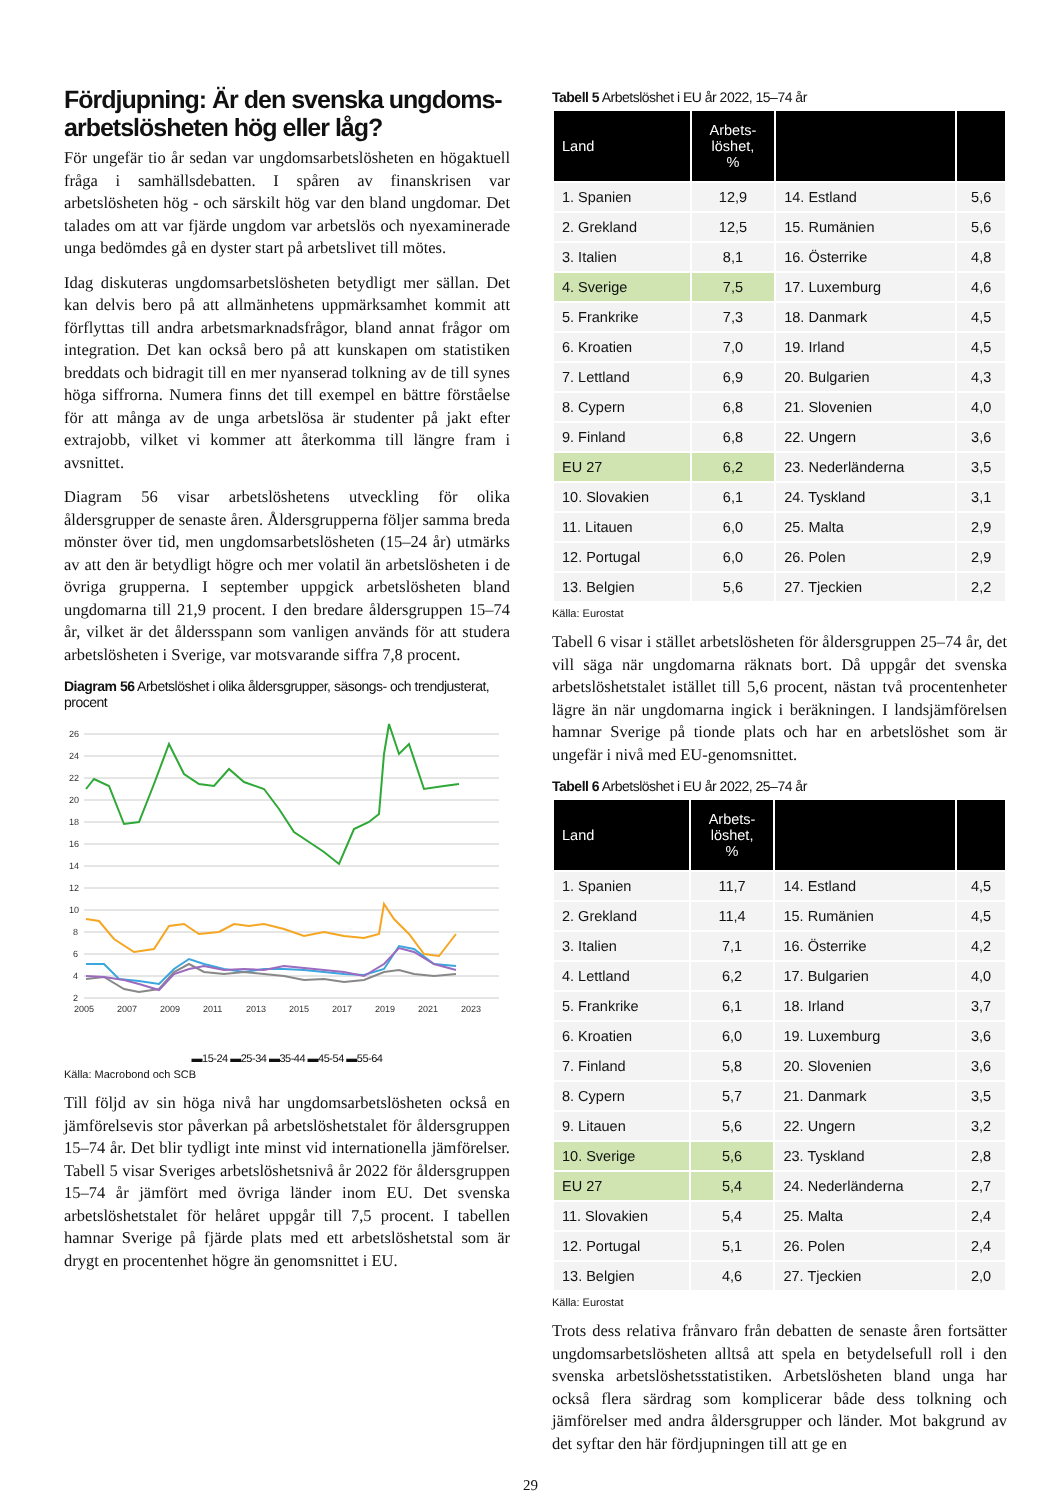Fördjupning: Är den svenska ungdoms-arbetslösheten hög eller låg?
För ungefär tio år sedan var ungdomsarbetslösheten en högaktuell fråga i samhällsdebatten. I spåren av finanskrisen var arbetslösheten hög - och särskilt hög var den bland ungdomar. Det talades om att var fjärde ungdom var arbetslös och nyexaminerade unga bedömdes gå en dyster start på arbetslivet till mötes.
Idag diskuteras ungdomsarbetslösheten betydligt mer sällan. Det kan delvis bero på att allmänhetens uppmärksamhet kommit att förflyttas till andra arbetsmarknadsfrågor, bland annat frågor om integration. Det kan också bero på att kunskapen om statistiken breddats och bidragit till en mer nyanserad tolkning av de till synes höga siffrorna. Numera finns det till exempel en bättre förståelse för att många av de unga arbetslösa är studenter på jakt efter extrajobb, vilket vi kommer att återkomma till längre fram i avsnittet.
Diagram 56 visar arbetslöshetens utveckling för olika åldersgrupper de senaste åren. Åldersgrupperna följer samma breda mönster över tid, men ungdomsarbetslösheten (15–24 år) utmärks av att den är betydligt högre och mer volatil än arbetslösheten i de övriga grupperna. I september uppgick arbetslösheten bland ungdomarna till 21,9 procent. I den bredare åldersgruppen 15–74 år, vilket är det åldersspann som vanligen används för att studera arbetslösheten i Sverige, var motsvarande siffra 7,8 procent.
Diagram 56 Arbetslöshet i olika åldersgrupper, säsongs- och trendjusterat, procent
26
24
22
20
18
16
14
12
10
8
6
4
2
2005
2007
2009
2011
2013
2015
2017
2019
2021
2023
▬15-24 ▬25-34 ▬35-44 ▬45-54 ▬55-64
Källa: Macrobond och SCB
Till följd av sin höga nivå har ungdomsarbetslösheten också en jämförelsevis stor påverkan på arbetslöshetstalet för åldersgruppen 15–74 år. Det blir tydligt inte minst vid internationella jämförelser. Tabell 5 visar Sveriges arbetslöshetsnivå år 2022 för åldersgruppen 15–74 år jämfört med övriga länder inom EU. Det svenska arbetslöshetstalet för helåret uppgår till 7,5 procent. I tabellen hamnar Sverige på fjärde plats med ett arbetslöshetstal som är drygt en procentenhet högre än genomsnittet i EU.
Tabell 5 Arbetslöshet i EU år 2022, 15–74 år
| Land | Arbets- löshet, % | | |
| --- | --- | --- | --- |
| 1. Spanien | 12,9 | 14. Estland | 5,6 |
| 2. Grekland | 12,5 | 15. Rumänien | 5,6 |
| 3. Italien | 8,1 | 16. Österrike | 4,8 |
| 4. Sverige | 7,5 | 17. Luxemburg | 4,6 |
| 5. Frankrike | 7,3 | 18. Danmark | 4,5 |
| 6. Kroatien | 7,0 | 19. Irland | 4,5 |
| 7. Lettland | 6,9 | 20. Bulgarien | 4,3 |
| 8. Cypern | 6,8 | 21. Slovenien | 4,0 |
| 9. Finland | 6,8 | 22. Ungern | 3,6 |
| EU 27 | 6,2 | 23. Nederländerna | 3,5 |
| 10. Slovakien | 6,1 | 24. Tyskland | 3,1 |
| 11. Litauen | 6,0 | 25. Malta | 2,9 |
| 12. Portugal | 6,0 | 26. Polen | 2,9 |
| 13. Belgien | 5,6 | 27. Tjeckien | 2,2 |
Källa: Eurostat
Tabell 6 visar i stället arbetslösheten för åldersgruppen 25–74 år, det vill säga när ungdomarna räknats bort. Då uppgår det svenska arbetslöshetstalet istället till 5,6 procent, nästan två procentenheter lägre än när ungdomarna ingick i beräkningen. I landsjämförelsen hamnar Sverige på tionde plats och har en arbetslöshet som är ungefär i nivå med EU-genomsnittet.
Tabell 6 Arbetslöshet i EU år 2022, 25–74 år
| Land | Arbets- löshet, % | | |
| --- | --- | --- | --- |
| 1. Spanien | 11,7 | 14. Estland | 4,5 |
| 2. Grekland | 11,4 | 15. Rumänien | 4,5 |
| 3. Italien | 7,1 | 16. Österrike | 4,2 |
| 4. Lettland | 6,2 | 17. Bulgarien | 4,0 |
| 5. Frankrike | 6,1 | 18. Irland | 3,7 |
| 6. Kroatien | 6,0 | 19. Luxemburg | 3,6 |
| 7. Finland | 5,8 | 20. Slovenien | 3,6 |
| 8. Cypern | 5,7 | 21. Danmark | 3,5 |
| 9. Litauen | 5,6 | 22. Ungern | 3,2 |
| 10. Sverige | 5,6 | 23. Tyskland | 2,8 |
| EU 27 | 5,4 | 24. Nederländerna | 2,7 |
| 11. Slovakien | 5,4 | 25. Malta | 2,4 |
| 12. Portugal | 5,1 | 26. Polen | 2,4 |
| 13. Belgien | 4,6 | 27. Tjeckien | 2,0 |
Källa: Eurostat
Trots dess relativa frånvaro från debatten de senaste åren fortsätter ungdomsarbetslösheten alltså att spela en betydelsefull roll i den svenska arbetslöshetsstatistiken. Arbetslösheten bland unga har också flera särdrag som komplicerar både dess tolkning och jämförelser med andra åldersgrupper och länder. Mot bakgrund av det syftar den här fördjupningen till att ge en
29